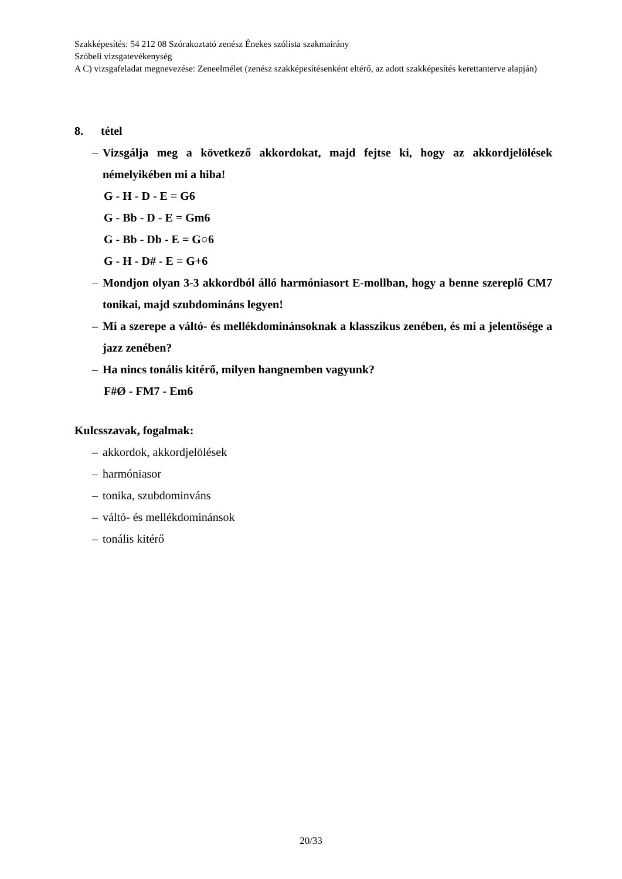Szakképesítés: 54 212 08 Szórakoztató zenész Énekes szólista szakmairány
Szóbeli vizsgatevékenység
A C) vizsgafeladat megnevezése: Zeneelmélet (zenész szakképesítésenként eltérő, az adott szakképesítés kerettanterve alapján)
8. tétel
– Vizsgálja meg a következő akkordokat, majd fejtse ki, hogy az akkordjelölések némelyikében mi a hiba!
G - H - D - E = G6
G - Bb - D - E = Gm6
G - Bb - Db - E = G○6
G - H - D# - E = G+6
– Mondjon olyan 3-3 akkordból álló harmóniasort E-mollban, hogy a benne szereplő CM7 tonikai, majd szubdomináns legyen!
– Mi a szerepe a váltó- és mellékdominánsoknak a klasszikus zenében, és mi a jelentősége a jazz zenében?
– Ha nincs tonális kitérő, milyen hangnemben vagyunk?
F#Ø - FM7 - Em6
Kulcsszavak, fogalmak:
– akkordok, akkordjelölések
– harmóniasor
– tonika, szubdominváns
– váltó- és mellékdominánsok
– tonális kitérő
20/33